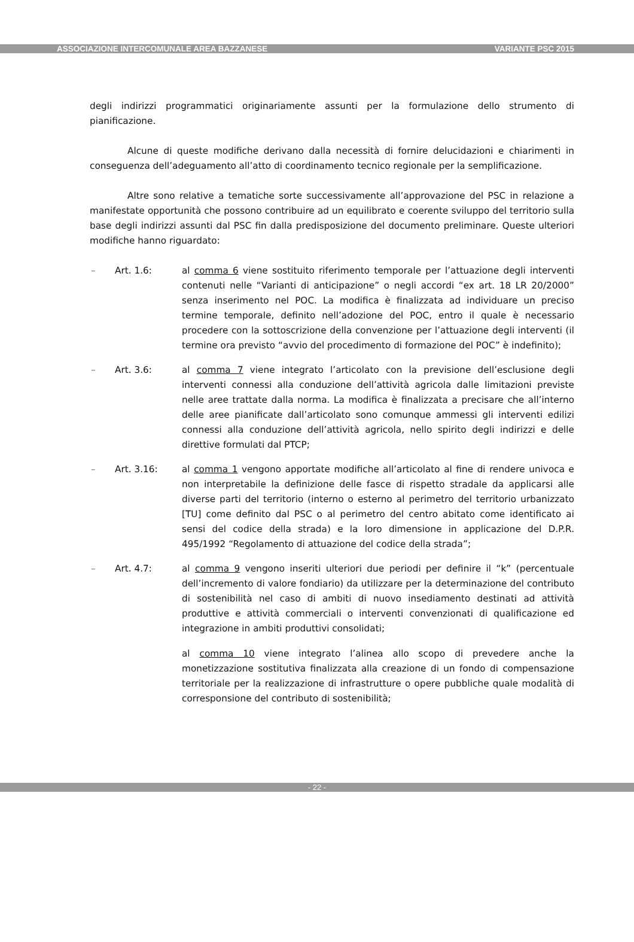ASSOCIAZIONE INTERCOMUNALE AREA BAZZANESE VARIANTE PSC 2015
degli indirizzi programmatici originariamente assunti per la formulazione dello strumento di pianificazione.
Alcune di queste modifiche derivano dalla necessità di fornire delucidazioni e chiarimenti in conseguenza dell’adeguamento all’atto di coordinamento tecnico regionale per la semplificazione.
Altre sono relative a tematiche sorte successivamente all’approvazione del PSC in relazione a manifestate opportunità che possono contribuire ad un equilibrato e coerente sviluppo del territorio sulla base degli indirizzi assunti dal PSC fin dalla predisposizione del documento preliminare. Queste ulteriori modifiche hanno riguardato:
– Art. 1.6: al comma 6 viene sostituito riferimento temporale per l’attuazione degli interventi contenuti nelle “Varianti di anticipazione” o negli accordi “ex art. 18 LR 20/2000” senza inserimento nel POC. La modifica è finalizzata ad individuare un preciso termine temporale, definito nell’adozione del POC, entro il quale è necessario procedere con la sottoscrizione della convenzione per l’attuazione degli interventi (il termine ora previsto “avvio del procedimento di formazione del POC” è indefinito);
– Art. 3.6: al comma 7 viene integrato l’articolato con la previsione dell’esclusione degli interventi connessi alla conduzione dell’attività agricola dalle limitazioni previste nelle aree trattate dalla norma. La modifica è finalizzata a precisare che all’interno delle aree pianificate dall’articolato sono comunque ammessi gli interventi edilizi connessi alla conduzione dell’attività agricola, nello spirito degli indirizzi e delle direttive formulati dal PTCP;
– Art. 3.16: al comma 1 vengono apportate modifiche all’articolato al fine di rendere univoca e non interpretabile la definizione delle fasce di rispetto stradale da applicarsi alle diverse parti del territorio (interno o esterno al perimetro del territorio urbanizzato [TU] come definito dal PSC o al perimetro del centro abitato come identificato ai sensi del codice della strada) e la loro dimensione in applicazione del D.P.R. 495/1992 “Regolamento di attuazione del codice della strada”;
– Art. 4.7: al comma 9 vengono inseriti ulteriori due periodi per definire il “k” (percentuale dell’incremento di valore fondiario) da utilizzare per la determinazione del contributo di sostenibilità nel caso di ambiti di nuovo insediamento destinati ad attività produttive e attività commerciali o interventi convenzionati di qualificazione ed integrazione in ambiti produttivi consolidati;
al comma 10 viene integrato l’alinea allo scopo di prevedere anche la monetizzazione sostitutiva finalizzata alla creazione di un fondo di compensazione territoriale per la realizzazione di infrastrutture o opere pubbliche quale modalità di corresponsione del contributo di sostenibilità;
- 22 -